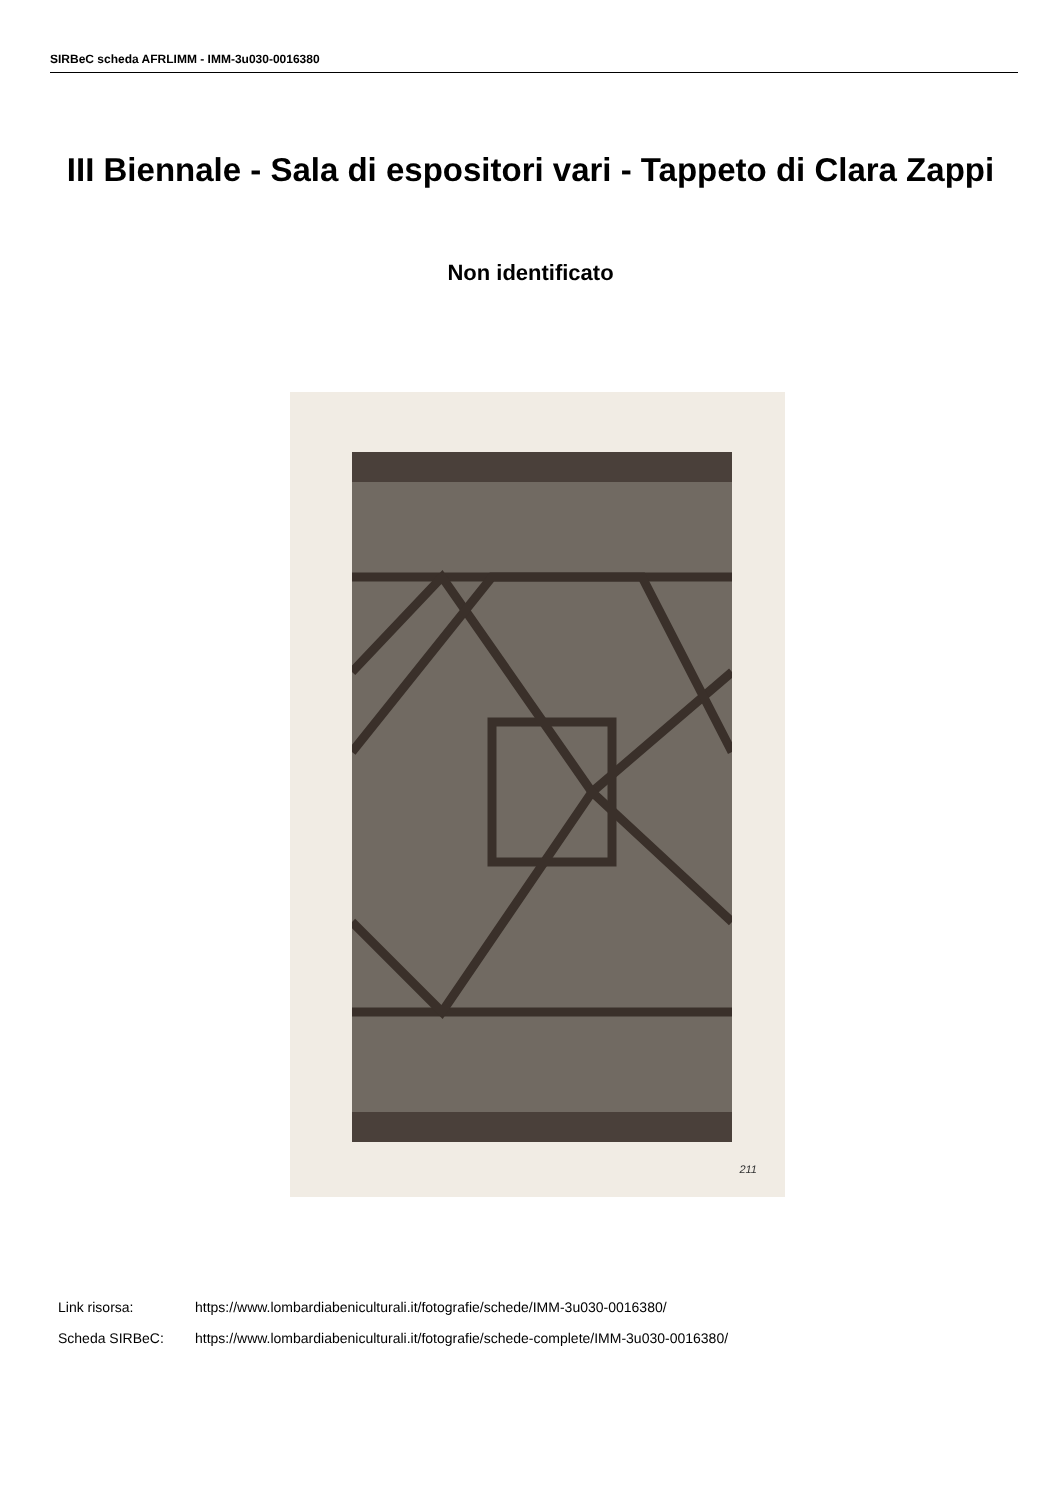SIRBeC scheda AFRLIMM - IMM-3u030-0016380
III Biennale - Sala di espositori vari - Tappeto di Clara Zappi
Non identificato
211
Link risorsa: https://www.lombardiabeniculturali.it/fotografie/schede/IMM-3u030-0016380/
Scheda SIRBeC: https://www.lombardiabeniculturali.it/fotografie/schede-complete/IMM-3u030-0016380/